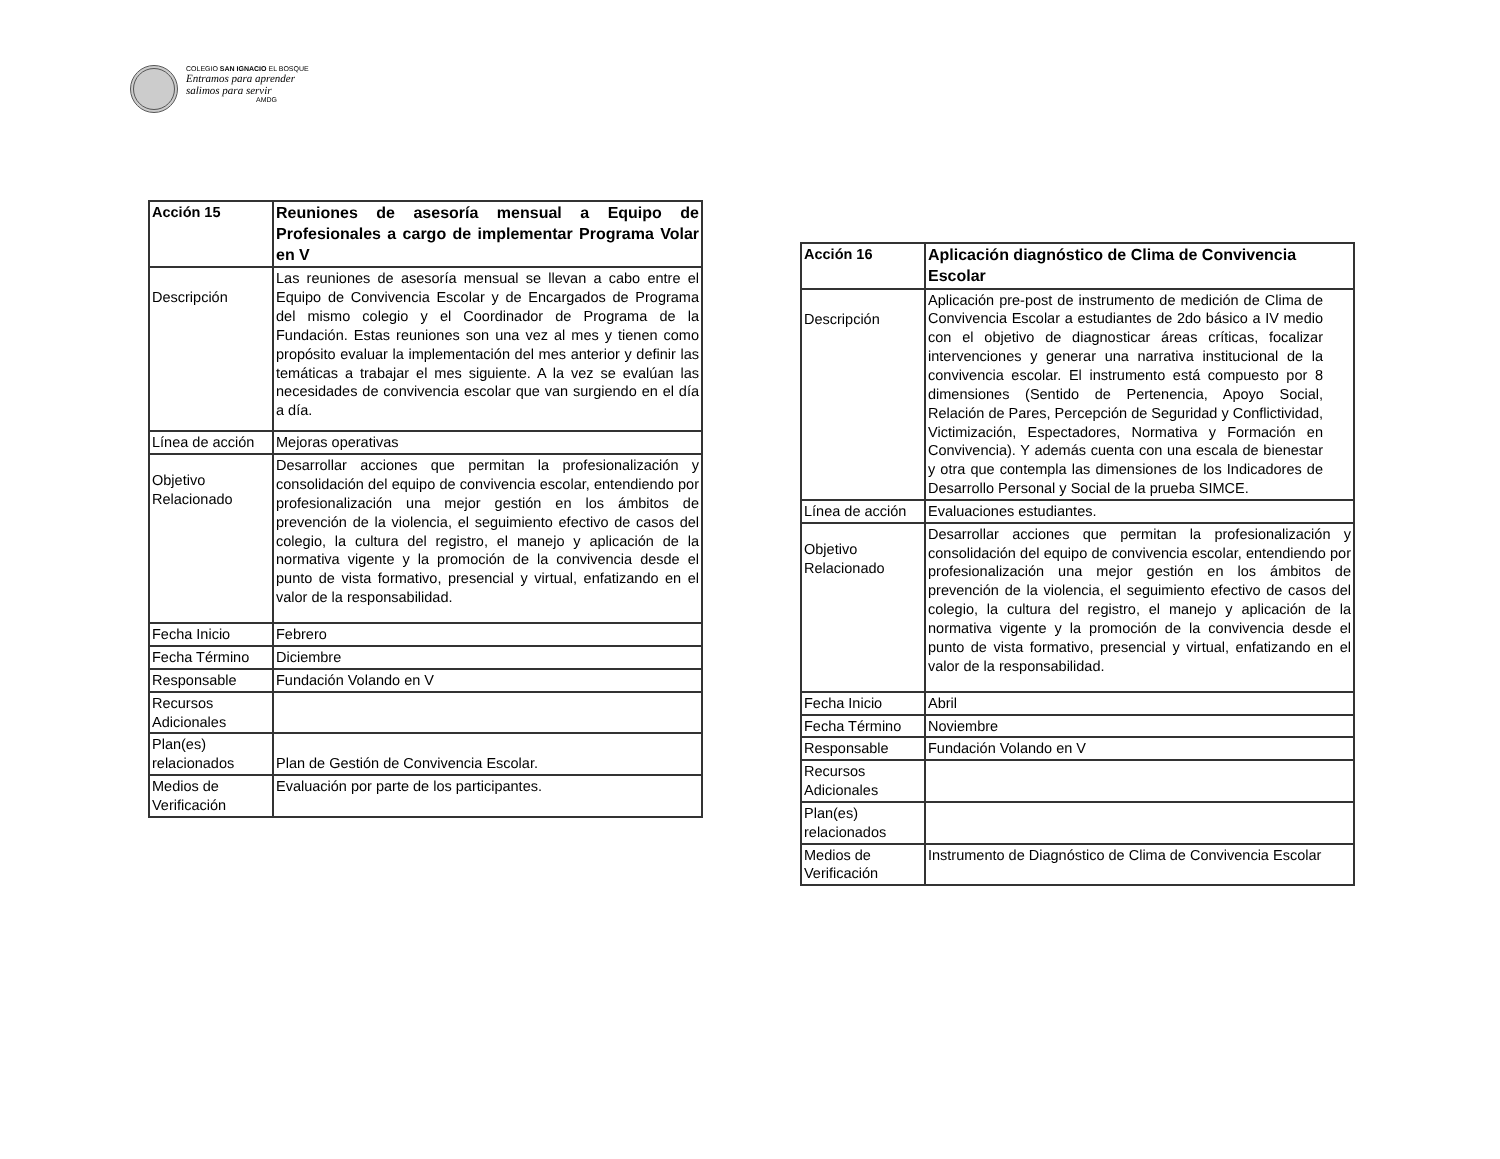COLEGIO SAN IGNACIO EL BOSQUE
Entramos para aprender
salimos para servir
AMDG
| Acción 15 | Reuniones de asesoría mensual a Equipo de Profesionales a cargo de implementar Programa Volar en V |
| Descripción | Las reuniones de asesoría mensual se llevan a cabo entre el Equipo de Convivencia Escolar y de Encargados de Programa del mismo colegio y el Coordinador de Programa de la Fundación. Estas reuniones son una vez al mes y tienen como propósito evaluar la implementación del mes anterior y definir las temáticas a trabajar el mes siguiente. A la vez se evalúan las necesidades de convivencia escolar que van surgiendo en el día a día. |
| Línea de acción | Mejoras operativas |
| Objetivo Relacionado | Desarrollar acciones que permitan la profesionalización y consolidación del equipo de convivencia escolar, entendiendo por profesionalización una mejor gestión en los ámbitos de prevención de la violencia, el seguimiento efectivo de casos del colegio, la cultura del registro, el manejo y aplicación de la normativa vigente y la promoción de la convivencia desde el punto de vista formativo, presencial y virtual, enfatizando en el valor de la responsabilidad. |
| Fecha Inicio | Febrero |
| Fecha Término | Diciembre |
| Responsable | Fundación Volando en V |
| Recursos Adicionales | |
| Plan(es) relacionados | Plan de Gestión de Convivencia Escolar. |
| Medios de Verificación | Evaluación por parte de los participantes. |
| Acción 16 | Aplicación diagnóstico de Clima de Convivencia Escolar |
| Descripción | Aplicación pre-post de instrumento de medición de Clima de Convivencia Escolar a estudiantes de 2do básico a IV medio con el objetivo de diagnosticar áreas críticas, focalizar intervenciones y generar una narrativa institucional de la convivencia escolar. El instrumento está compuesto por 8 dimensiones (Sentido de Pertenencia, Apoyo Social, Relación de Pares, Percepción de Seguridad y Conflictividad, Victimización, Espectadores, Normativa y Formación en Convivencia). Y además cuenta con una escala de bienestar y otra que contempla las dimensiones de los Indicadores de Desarrollo Personal y Social de la prueba SIMCE. |
| Línea de acción | Evaluaciones estudiantes. |
| Objetivo Relacionado | Desarrollar acciones que permitan la profesionalización y consolidación del equipo de convivencia escolar, entendiendo por profesionalización una mejor gestión en los ámbitos de prevención de la violencia, el seguimiento efectivo de casos del colegio, la cultura del registro, el manejo y aplicación de la normativa vigente y la promoción de la convivencia desde el punto de vista formativo, presencial y virtual, enfatizando en el valor de la responsabilidad. |
| Fecha Inicio | Abril |
| Fecha Término | Noviembre |
| Responsable | Fundación Volando en V |
| Recursos Adicionales | |
| Plan(es) relacionados | |
| Medios de Verificación | Instrumento de Diagnóstico de Clima de Convivencia Escolar |